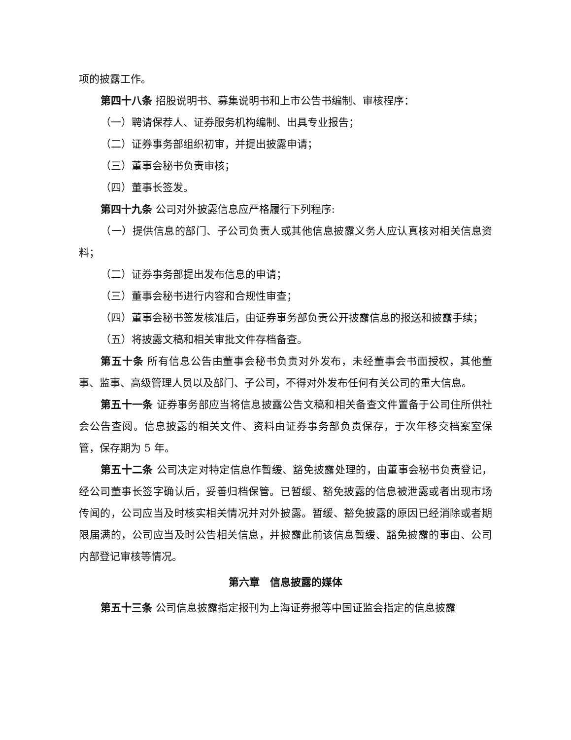项的披露工作。
第四十八条 招股说明书、募集说明书和上市公告书编制、审核程序：
（一）聘请保荐人、证券服务机构编制、出具专业报告；
（二）证券事务部组织初审，并提出披露申请；
（三）董事会秘书负责审核；
（四）董事长签发。
第四十九条 公司对外披露信息应严格履行下列程序:
（一）提供信息的部门、子公司负责人或其他信息披露义务人应认真核对相关信息资料；
（二）证券事务部提出发布信息的申请；
（三）董事会秘书进行内容和合规性审查；
（四）董事会秘书签发核准后，由证券事务部负责公开披露信息的报送和披露手续；
（五）将披露文稿和相关审批文件存档备查。
第五十条 所有信息公告由董事会秘书负责对外发布，未经董事会书面授权，其他董事、监事、高级管理人员以及部门、子公司，不得对外发布任何有关公司的重大信息。
第五十一条 证券事务部应当将信息披露公告文稿和相关备查文件置备于公司住所供社会公告查阅。信息披露的相关文件、资料由证券事务部负责保存，于次年移交档案室保管，保存期为 5 年。
第五十二条 公司决定对特定信息作暂缓、豁免披露处理的，由董事会秘书负责登记，经公司董事长签字确认后，妥善归档保管。已暂缓、豁免披露的信息被泄露或者出现市场传闻的，公司应当及时核实相关情况并对外披露。暂缓、豁免披露的原因已经消除或者期限届满的，公司应当及时公告相关信息，并披露此前该信息暂缓、豁免披露的事由、公司内部登记审核等情况。
第六章　信息披露的媒体
第五十三条 公司信息披露指定报刊为上海证券报等中国证监会指定的信息披露